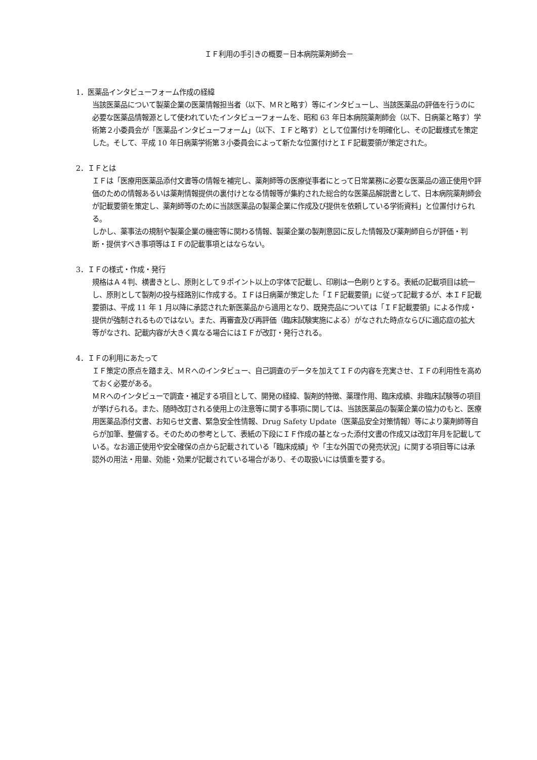ＩＦ利用の手引きの概要－日本病院薬剤師会－
1．医薬品インタビューフォーム作成の経緯
当該医薬品について製薬企業の医薬情報担当者（以下、ＭＲと略す）等にインタビューし、当該医薬品の評価を行うのに必要な医薬品情報源として使われていたインタビューフォームを、昭和 63 年日本病院薬剤師会（以下、日病薬と略す）学術第２小委員会が「医薬品インタビューフォーム」（以下、ＩＦと略す）として位置付けを明確化し、その記載様式を策定した。そして、平成 10 年日病薬学術第３小委員会によって新たな位置付けとＩＦ記載要領が策定された。
2．ＩＦとは
ＩＦは「医療用医薬品添付文書等の情報を補完し、薬剤師等の医療従事者にとって日常業務に必要な医薬品の適正使用や評価のための情報あるいは薬剤情報提供の裏付けとなる情報等が集約された総合的な医薬品解説書として、日本病院薬剤師会が記載要領を策定し、薬剤師等のために当該医薬品の製薬企業に作成及び提供を依頼している学術資料」と位置付けられる。
しかし、薬事法の規制や製薬企業の機密等に関わる情報、製薬企業の製剤意図に反した情報及び薬剤師自らが評価・判断・提供すべき事項等はＩＦの記載事項とはならない。
3．ＩＦの様式・作成・発行
規格はＡ４判、横書きとし、原則として９ポイント以上の字体で記載し、印刷は一色刷りとする。表紙の記載項目は統一し、原則として製剤の投与経路別に作成する。ＩＦは日病薬が策定した「ＩＦ記載要領」に従って記載するが、本ＩＦ記載要領は、平成 11 年 1 月以降に承認された新医薬品から適用となり、既発売品については「ＩＦ記載要領」による作成・提供が強制されるものではない。また、再審査及び再評価（臨床試験実施による）がなされた時点ならびに適応症の拡大等がなされ、記載内容が大きく異なる場合にはＩＦが改訂・発行される。
4．ＩＦの利用にあたって
ＩＦ策定の原点を踏まえ、ＭＲへのインタビュー、自己調査のデータを加えてＩＦの内容を充実させ、ＩＦの利用性を高めておく必要がある。
ＭＲへのインタビューで調査・補足する項目として、開発の経緯、製剤的特徴、薬理作用、臨床成績、非臨床試験等の項目が挙げられる。また、随時改訂される使用上の注意等に関する事項に関しては、当該医薬品の製薬企業の協力のもと、医療用医薬品添付文書、お知らせ文書、緊急安全性情報、Drug Safety Update（医薬品安全対策情報）等により薬剤師等自らが加筆、整備する。そのための参考として、表紙の下段にＩＦ作成の基となった添付文書の作成又は改訂年月を記載している。なお適正使用や安全確保の点から記載されている「臨床成績」や「主な外国での発売状況」に関する項目等には承認外の用法・用量、効能・効果が記載されている場合があり、その取扱いには慎重を要する。